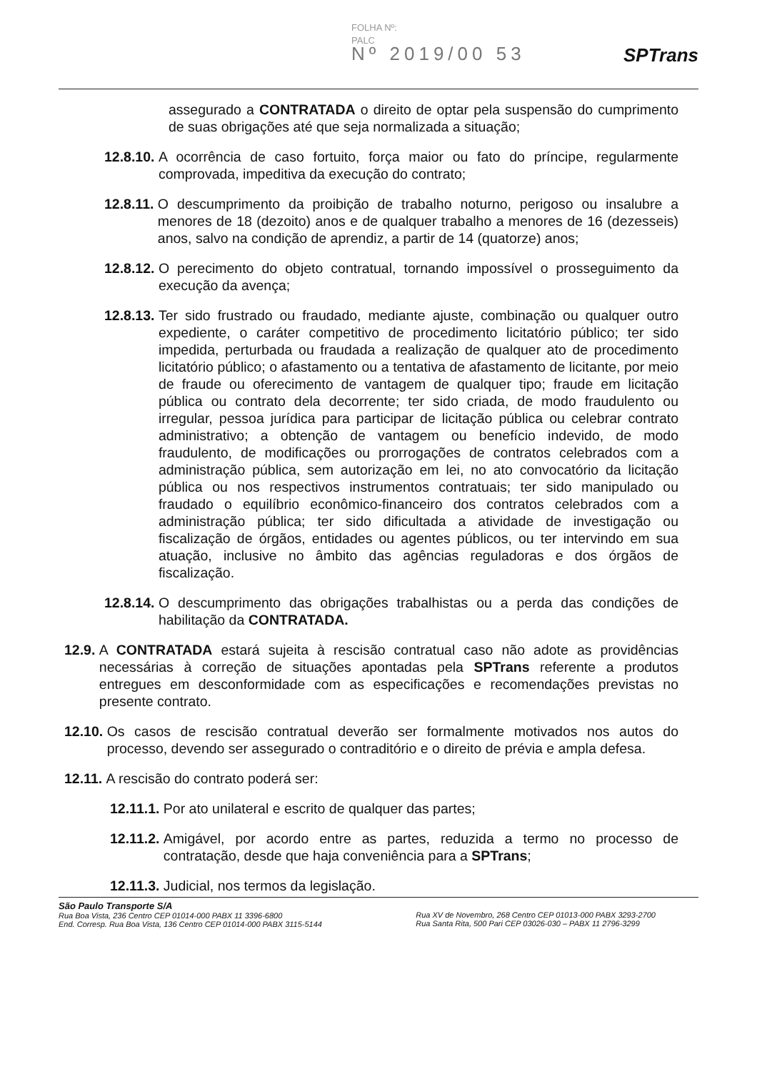FOLHA Nº:
PALC
Nº 2019/00 53
SPTrans
assegurado a CONTRATADA o direito de optar pela suspensão do cumprimento de suas obrigações até que seja normalizada a situação;
12.8.10. A ocorrência de caso fortuito, força maior ou fato do príncipe, regularmente comprovada, impeditiva da execução do contrato;
12.8.11. O descumprimento da proibição de trabalho noturno, perigoso ou insalubre a menores de 18 (dezoito) anos e de qualquer trabalho a menores de 16 (dezesseis) anos, salvo na condição de aprendiz, a partir de 14 (quatorze) anos;
12.8.12. O perecimento do objeto contratual, tornando impossível o prosseguimento da execução da avença;
12.8.13. Ter sido frustrado ou fraudado, mediante ajuste, combinação ou qualquer outro expediente, o caráter competitivo de procedimento licitatório público; ter sido impedida, perturbada ou fraudada a realização de qualquer ato de procedimento licitatório público; o afastamento ou a tentativa de afastamento de licitante, por meio de fraude ou oferecimento de vantagem de qualquer tipo; fraude em licitação pública ou contrato dela decorrente; ter sido criada, de modo fraudulento ou irregular, pessoa jurídica para participar de licitação pública ou celebrar contrato administrativo; a obtenção de vantagem ou benefício indevido, de modo fraudulento, de modificações ou prorrogações de contratos celebrados com a administração pública, sem autorização em lei, no ato convocatório da licitação pública ou nos respectivos instrumentos contratuais; ter sido manipulado ou fraudado o equilíbrio econômico-financeiro dos contratos celebrados com a administração pública; ter sido dificultada a atividade de investigação ou fiscalização de órgãos, entidades ou agentes públicos, ou ter intervindo em sua atuação, inclusive no âmbito das agências reguladoras e dos órgãos de fiscalização.
12.8.14. O descumprimento das obrigações trabalhistas ou a perda das condições de habilitação da CONTRATADA.
12.9. A CONTRATADA estará sujeita à rescisão contratual caso não adote as providências necessárias à correção de situações apontadas pela SPTrans referente a produtos entregues em desconformidade com as especificações e recomendações previstas no presente contrato.
12.10. Os casos de rescisão contratual deverão ser formalmente motivados nos autos do processo, devendo ser assegurado o contraditório e o direito de prévia e ampla defesa.
12.11. A rescisão do contrato poderá ser:
12.11.1. Por ato unilateral e escrito de qualquer das partes;
12.11.2. Amigável, por acordo entre as partes, reduzida a termo no processo de contratação, desde que haja conveniência para a SPTrans;
12.11.3. Judicial, nos termos da legislação.
São Paulo Transporte S/A
Rua Boa Vista, 236 Centro CEP 01014-000 PABX 11 3396-6800
End. Corresp. Rua Boa Vista, 136 Centro CEP 01014-000 PABX 3115-5144
Rua XV de Novembro, 268 Centro CEP 01013-000 PABX 3293-2700
Rua Santa Rita, 500 Pari CEP 03026-030 – PABX 11 2796-3299